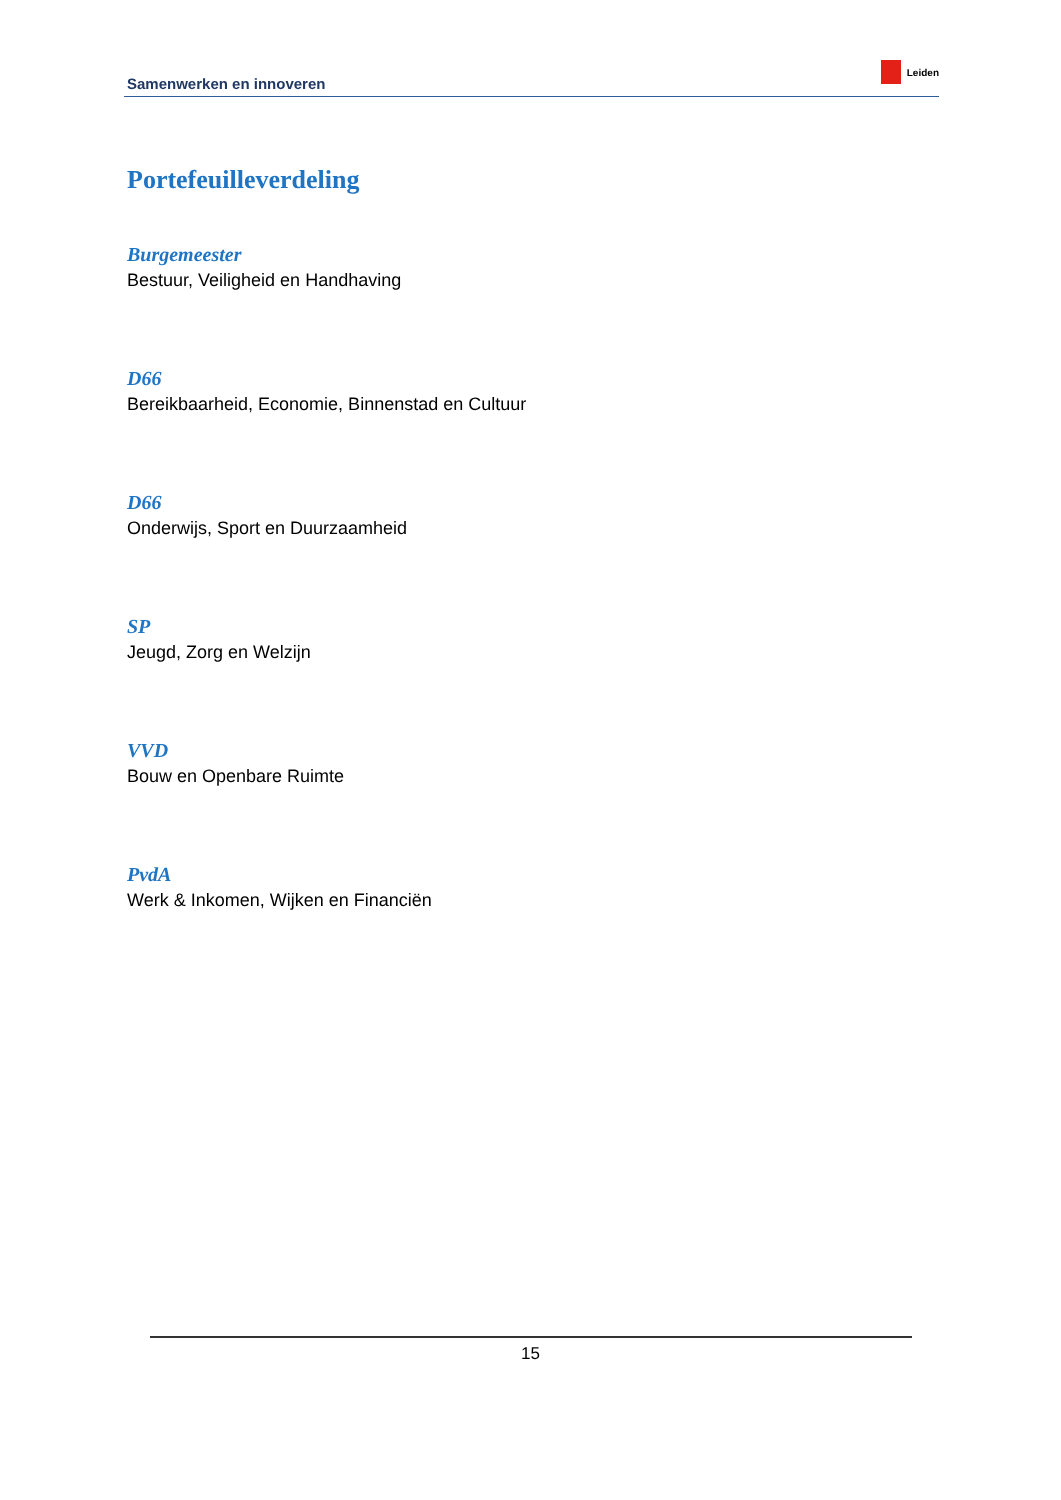Samenwerken en innoveren Leiden
Portefeuilleverdeling
Burgemeester
Bestuur, Veiligheid en Handhaving
D66
Bereikbaarheid, Economie, Binnenstad en Cultuur
D66
Onderwijs, Sport en Duurzaamheid
SP
Jeugd, Zorg en Welzijn
VVD
Bouw en Openbare Ruimte
PvdA
Werk & Inkomen, Wijken en Financiën
15